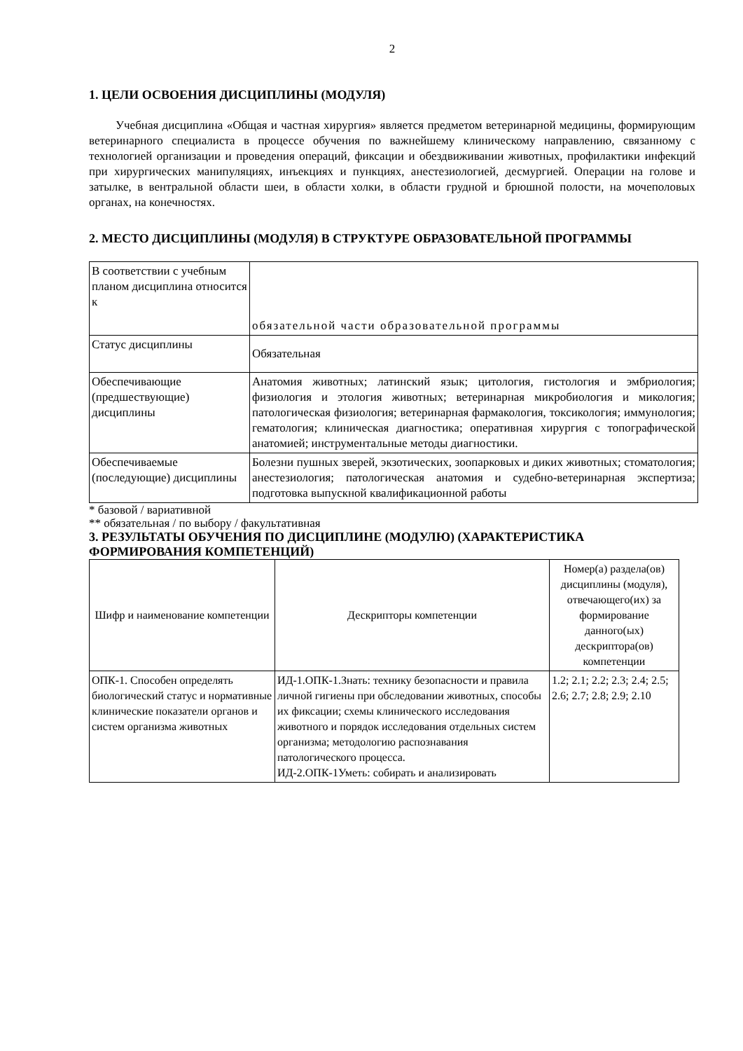2
1. ЦЕЛИ ОСВОЕНИЯ ДИСЦИПЛИНЫ (МОДУЛЯ)
Учебная дисциплина «Общая и частная хирургия» является предметом ветеринарной медицины, формирующим ветеринарного специалиста в процессе обучения по важнейшему клиническому направлению, связанному с технологией организации и проведения операций, фиксации и обездвиживании животных, профилактики инфекций при хирургических манипуляциях, инъекциях и пункциях, анестезиологией, десмургией. Операции на голове и затылке, в вентральной области шеи, в области холки, в области грудной и брюшной полости, на мочеполовых органах, на конечностях.
2. МЕСТО ДИСЦИПЛИНЫ (МОДУЛЯ) В СТРУКТУРЕ ОБРАЗОВАТЕЛЬНОЙ ПРОГРАММЫ
| В соответствии с учебным планом дисциплина относится к | обязательной части образовательной программы |
| Статус дисциплины | Обязательная |
| Обеспечивающие (предшествующие) дисциплины | Анатомия животных; латинский язык; цитология, гистология и эмбриология; физиология и этология животных; ветеринарная микробиология и микология; патологическая физиология; ветеринарная фармакология, токсикология; иммунология; гематология; клиническая диагностика; оперативная хирургия с топографической анатомией; инструментальные методы диагностики. |
| Обеспечиваемые (последующие) дисциплины | Болезни пушных зверей, экзотических, зоопарковых и диких животных; стоматология; анестезиология; патологическая анатомия и судебно-ветеринарная экспертиза; подготовка выпускной квалификационной работы |
* базовой / вариативной
** обязательная / по выбору / факультативная
3. РЕЗУЛЬТАТЫ ОБУЧЕНИЯ ПО ДИСЦИПЛИНЕ (МОДУЛЮ) (ХАРАКТЕРИСТИКА ФОРМИРОВАНИЯ КОМПЕТЕНЦИЙ)
| Шифр и наименование компетенции | Дескрипторы компетенции | Номер(а) раздела(ов) дисциплины (модуля), отвечающего(их) за формирование данного(ых) дескриптора(ов) компетенции |
| --- | --- | --- |
| ОПК-1. Способен определять биологический статус и нормативные клинические показатели органов и систем организма животных | ИД-1.ОПК-1.Знать: технику безопасности и правила личной гигиены при обследовании животных, способы их фиксации; схемы клинического исследования животного и порядок исследования отдельных систем организма; методологию распознавания патологического процесса. ИД-2.ОПК-1Уметь: собирать и анализировать | 1.2; 2.1; 2.2; 2.3; 2.4; 2.5; 2.6; 2.7; 2.8; 2.9; 2.10 |